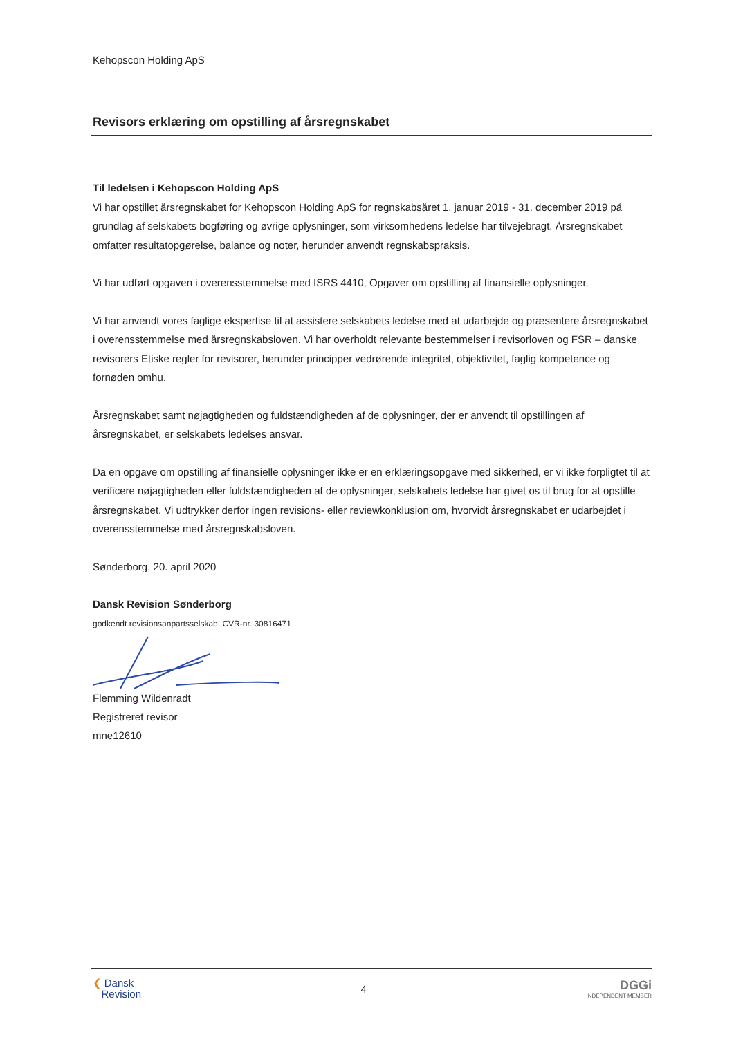Kehopscon Holding ApS
Revisors erklæring om opstilling af årsregnskabet
Til ledelsen i Kehopscon Holding ApS
Vi har opstillet årsregnskabet for Kehopscon Holding ApS for regnskabsåret 1. januar 2019 - 31. december 2019 på grundlag af selskabets bogføring og øvrige oplysninger, som virksomhedens ledelse har tilvejebragt. Årsregnskabet omfatter resultatopgørelse, balance og noter, herunder anvendt regnskabspraksis.
Vi har udført opgaven i overensstemmelse med ISRS 4410, Opgaver om opstilling af finansielle oplysninger.
Vi har anvendt vores faglige ekspertise til at assistere selskabets ledelse med at udarbejde og præsentere årsregnskabet i overensstemmelse med årsregnskabsloven. Vi har overholdt relevante bestemmelser i revisorloven og FSR – danske revisorers Etiske regler for revisorer, herunder principper vedrørende integritet, objektivitet, faglig kompetence og fornøden omhu.
Årsregnskabet samt nøjagtigheden og fuldstændigheden af de oplysninger, der er anvendt til opstillingen af årsregnskabet, er selskabets ledelses ansvar.
Da en opgave om opstilling af finansielle oplysninger ikke er en erklæringsopgave med sikkerhed, er vi ikke forpligtet til at verificere nøjagtigheden eller fuldstændigheden af de oplysninger, selskabets ledelse har givet os til brug for at opstille årsregnskabet. Vi udtrykker derfor ingen revisions- eller reviewkonklusion om, hvorvidt årsregnskabet er udarbejdet i overensstemmelse med årsregnskabsloven.
Sønderborg, 20. april 2020
Dansk Revision Sønderborg
godkendt revisionsanpartsselskab, CVR-nr. 30816471
Flemming Wildenradt
Registreret revisor
mne12610
❮ Dansk
Revision
4
DGGi
INDEPENDENT MEMBER